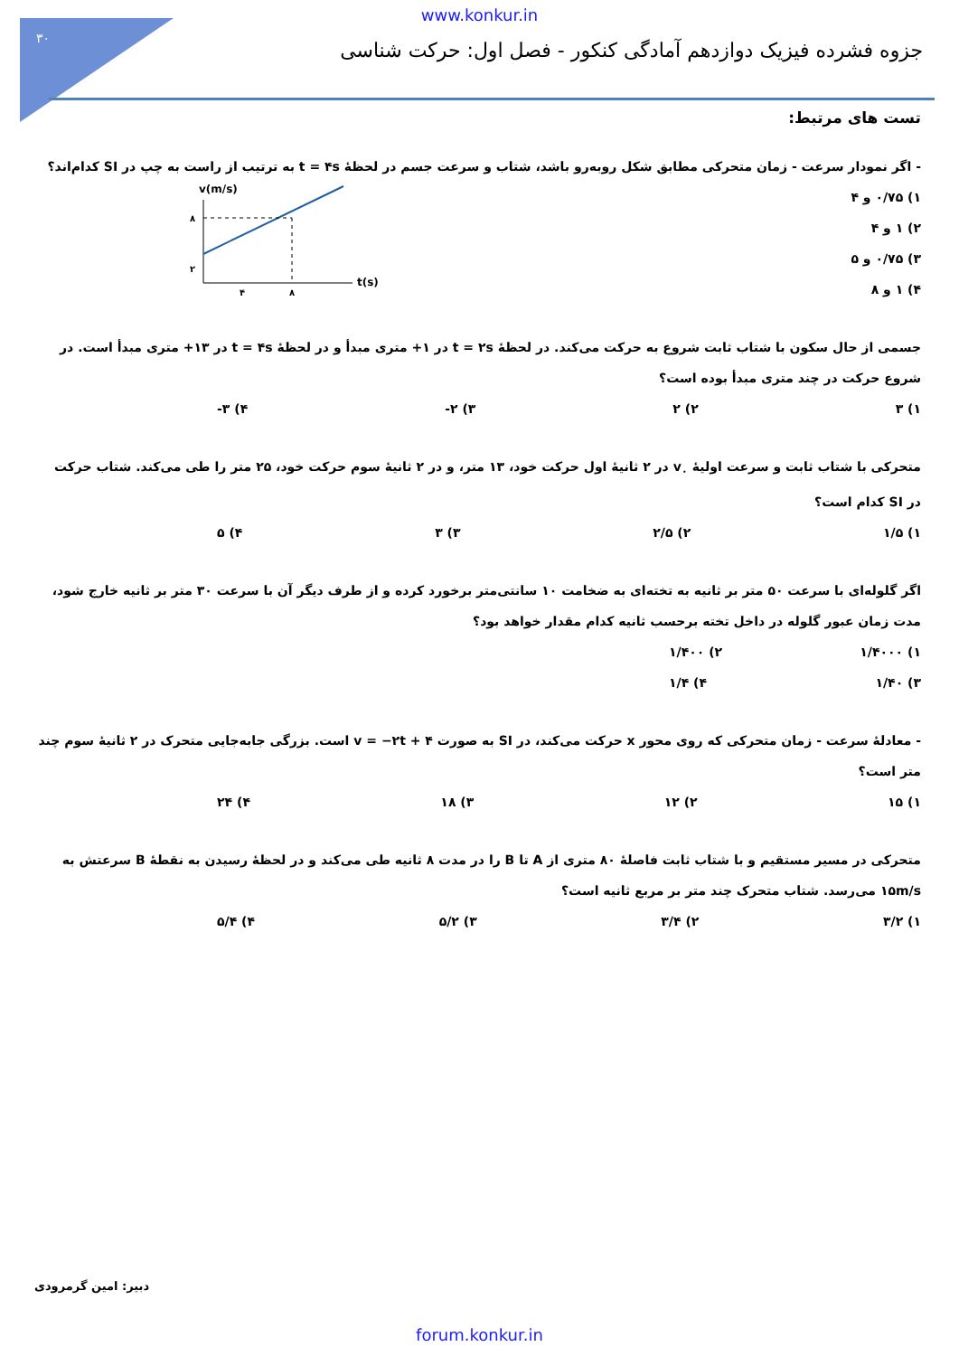۳۰
www.konkur.in
جزوه فشرده فیزیک دوازدهم آمادگی کنکور - فصل اول: حرکت شناسی
تست های مرتبط:
- اگر نمودار سرعت - زمان متحرکی مطابق شکل روبه‌رو باشد، شتاب و سرعت جسم در لحظهٔ t = ۴s به ترتیب از راست به چپ در SI کدام‌اند؟
v(m/s)
۸
۲
۴
۸
t(s)
۱) ۰/۷۵ و ۴
۲) ۱ و ۴
۳) ۰/۷۵ و ۵
۴) ۱ و ۸
جسمی از حال سکون با شتاب ثابت شروع به حرکت می‌کند. در لحظهٔ t = ۲s در ۱+ متری مبدأ و در لحظهٔ t = ۴s در ۱۳+ متری مبدأ است. در شروع حرکت در چند متری مبدأ بوده است؟
۱) ۳ ۲) ۲ ۳) ۲- ۴) ۳-
متحرکی با شتاب ثابت و سرعت اولیهٔ v<sub>۰</sub> در ۲ ثانیهٔ اول حرکت خود، ۱۳ متر، و در ۲ ثانیهٔ سوم حرکت خود، ۲۵ متر را طی می‌کند. شتاب حرکت در SI کدام است؟
۱) ۱/۵ ۲) ۲/۵ ۳) ۳ ۴) ۵
اگر گلوله‌ای با سرعت ۵۰ متر بر ثانیه به تخته‌ای به ضخامت ۱۰ سانتی‌متر برخورد کرده و از طرف دیگر آن با سرعت ۳۰ متر بر ثانیه خارج شود، مدت زمان عبور گلوله در داخل تخته برحسب ثانیه کدام مقدار خواهد بود؟
۱) ۱/۴۰۰۰ ۲) ۱/۴۰۰
۳) ۱/۴۰ ۴) ۱/۴
- معادلهٔ سرعت - زمان متحرکی که روی محور x حرکت می‌کند، در SI به صورت v = −۲t + ۴ است. بزرگی جابه‌جایی متحرک در ۲ ثانیهٔ سوم چند متر است؟
۱) ۱۵ ۲) ۱۲ ۳) ۱۸ ۴) ۲۴
متحرکی در مسیر مستقیم و با شتاب ثابت فاصلهٔ ۸۰ متری از A تا B را در مدت ۸ ثانیه طی می‌کند و در لحظهٔ رسیدن به نقطهٔ B سرعتش به ۱۵m/s می‌رسد. شتاب متحرک چند متر بر مربع ثانیه است؟
۱) ۳/۲ ۲) ۳/۴ ۳) ۵/۲ ۴) ۵/۴
دبیر: امین گرمرودی
forum.konkur.in